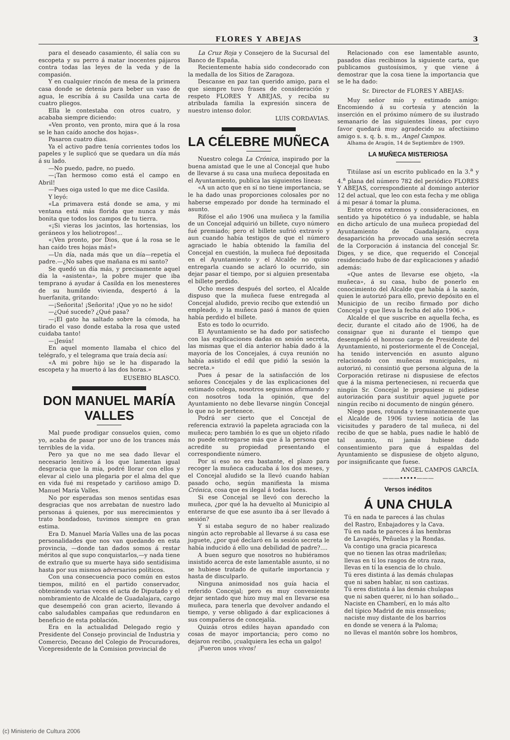FLORES Y ABEJAS 3
para el deseado casamiento, él salía con su escopeta y su perro á matar inocentes pájaros contra todas las leyes de la veda y de la compasión.
Y en cualquier rincón de mesa de la primera casa donde se detenía para beber un vaso de agua, le escribía á su Casilda una carta de cuatro pliegos.
Ella le contestaba con otros cuatro, y acababa siempre diciendo:
«Ven pronto, ven pronto, mira que á la rosa se le han caído anoche dos hojas».
Pasaron cuatro días.
Ya el activo padre tenía corrientes todos los papeles y le suplicó que se quedara un día más á su lado.
—No puedo, padre, no puedo.
—¡Tan hermoso como está el campo en Abril!
—Pues oiga usted lo que me dice Casilda.
Y leyó:
«La primavera está donde se ama, y mi ventana está más florida que nunca y más bonita que todos los campos de tu tierra.
«¡Si vieras los jacintos, las hortensias, los geráneos y los heliotropos!...
«¡Ven pronto, por Dios, que á la rosa se le han caído tres hojas más!»
—Un día, nada más que un día—repetía el padre.—¿No sabes que mañana es mi santo?
Se quedó un día más, y precisamente aquel día la «asistenta», la pobre mujer que iba temprano á ayudar á Casilda en los menesteres de su humilde vivienda, despertó á la huerfanita, gritando:
—¡Señorita! ¡Señorita! ¡Que yo no he sido!
—¿Qué sucede? ¿Qué pasa?
—¡El gato ha saltado sobre la cómoda, ha tirado el vaso donde estaba la rosa que usted cuidaba tanto!
—¡Jesús!
En aquel momento llamaba el chico del telégrafo, y el telegrama que traía decía así:
«A mi pobre hijo se le ha disparado la escopeta y ha muerto á las dos horas.»
EUSEBIO BLASCO.
DON MANUEL MARÍA VALLES
Mal puede prodigar consuelos quien, como yo, acaba de pasar por uno de los trances más terribles de la vida.
Pero ya que no me sea dado llevar el necesario lenitivo á los que lamentan igual desgracia que la mía, podré llorar con ellos y elevar al cielo una plegaria por el alma del que en vida fué mi respetado y cariñoso amigo D. Manuel María Valles.
No por esperadas son menos sentidas esas desgracias que nos arrebatan de nuestro lado personas á quienes, por sus merecimientos y trato bondadoso, tuvimos siempre en gran estima.
Era D. Manuel María Valles una de las pocas personalidades que nos van quedando en esta provincia, —donde tan dados somos á restar méritos al que supo conquistarlos,—y nada tiene de extraño que su muerte haya sido sentidísima hasta por sus mismos adversarios políticos.
Con una consecuencia poco común en estos tiempos, militó en el partido conservador, obteniendo varias veces el acta de Diputado y el nombramiento de Alcalde de Guadalajara, cargo que desempeñó con gran acierto, llevando á cabo saludables campañas que redundaron en beneficio de esta población.
Era en la actualidad Delegado regio y Presidente del Consejo provincial de Industria y Comercio, Decano del Colegio de Procuradores, Vicepresidente de la Comision provincial de
La Cruz Roja y Consejero de la Sucursal del Banco de España.
Recientemente había sido condecorado con la medalla de los Sitios de Zaragoza.
Descanse en paz tan querido amigo, para el que siempre tuvo frases de consideración y respeto FLORES Y ABEJAS, y reciba su atribulada familia la expresión sincera de nuestro intenso dolor.
LUIS CORDAVIAS.
LA CÉLEBRE MUÑECA
Nuestro colega La Crónica, inspirado por la buena amistad que le une al Concejal que hubo de llevarse á su casa una muñeca depositada en el Ayuntamiento, publica las siguientes líneas:
«A un acto que en sí no tiene importancia, se le ha dado unas proporciones colosales por no haberse empezado por donde ha terminado el asunto.
Rifóse el año 1906 una muñeca y la familia de un Concejal adquirió un billete, cuyo número fué premiado; pero el billete sufrió extravío y aun cuando había testigos de que el número agraciado le había obtenido la familia del Concejal en cuestión, la muñeca fué depositada en el Ayuntamiento y el Alcalde no quiso entregarla cuando se aclaró lo ocurrido, sin dejar pasar el tiempo, por si alguien presentaba el billete perdido.
Ocho meses después del sorteo, el Alcalde dispuso que la muñeca fuese entregada al Concejal aludido, previo recibo que extendió un empleado, y la muñeca pasó á manos de quien había perdido el billete.
Esto es todo lo ocurrido.
El Ayuntamiento se ha dado por satisfecho con las explicaciones dadas en sesión secreta, las mismas que el día anterior había dado á la mayoría de los Concejales, á cuya reunión no había asistido el edil que pidió la sesión la secreta.»
Pues á pesar de la satisfacción de los señores Concejales y de las explicaciones del estimado colega, nosotros seguimos afirmando y con nosotros toda la opinión, que del Ayuntamiento no debe llevarse ningún Concejal lo que no le pertenece.
Podrá ser cierto que el Concejal de referencia extravió la papeleta agraciada con la muñeca; pero también lo es que un objeto rifado no puede entregarse más que á la persona que acredite su propiedad presentando el correspondiente número.
Por si eso no era bastante, el plazo para recoger la muñeca caducaba á los dos meses, y el Concejal aludido se la llevó cuando habían pasado ocho, según manifiesta la misma Crónica, cosa que es ilegal á todas luces.
Si ese Concejal se llevó con derecho la muñeca, ¿por qué la ha devuelto al Municipio al enterarse de que ese asunto iba á ser llevado á sesión?
Y si estaba seguro de no haber realizado ningún acto reprobable al llevarse á su casa ese juguete, ¿por qué declaró en la sesión secreta le había inducido á ello una debilidad de padre?....
A buen seguro que nosotros no hubiéramos insistido acerca de este lamentable asunto, si no se hubiese tratado de quitarle importancia y hasta de disculparlo.
Ninguna animosidad nos guía hacia el referido Concejal; pero es muy conveniente dejar sentado que hizo muy mal en llevarse esa muñeca, para tenerla que devolver andando el tiempo, y verse obligado á dar explicaciones á sus compañeros de concejalía.
Quizás otros ediles hayan apandado con cosas de mayor importancia; pero como no dejaron recibo, ¡cualquiera les echa un galgo!
¡Fueron unos vivos!
Relacionado con ese lamentable asunto, pasados días recibimos la siguiente carta, que publicamos gustosísimos, y que viene á demostrar que la cosa tiene la importancia que se le ha dado:
Sr. Director de FLORES Y ABEJAS:
Muy señor mío y estimado amigo: Encomiendo á su cortesía y atención la inserción en el próximo número de su ilustrado semanario de las siguientes líneas, por cuyo favor quedará muy agradecido su afectísimo amigo s. s. q. b. s. m., Angel Campos.
Alhama de Aragón, 14 de Septiembre de 1909.
LA MUÑECA MISTERIOSA
Titúlase así un escrito publicado en la 3.<sup>a</sup> y 4.<sup>a</sup> plana del número 782 del periódico FLORES Y ABEJAS, correspondiente al domingo anterior 12 del actual, que leo con esta fecha y me obliga á mi pesar á tomar la pluma.
Entre otros extremos y consideraciones, en sentido ya hipotético ó ya indudable, se habla en dicho artículo de una muñeca propiedad del Ayuntamiento de Guadalajara, cuya desaparición ha provocado una sesión secreta de la Corporación á instancia del concejal Sr. Diges, y se dice, que requerido el Concejal residenciado hubo de dar explicaciones y añadió además:
«Que antes de llevarse ese objeto, «la muñeca», á su casa, hubo de ponerlo en conocimiento del Alcalde que había á la sazón, quien le autorizó para ello, previo depósito en el Municipio de un recibo firmado por dicho Concejal y que lleva la fecha del año 1906.»
Alcalde el que suscribe en aquella fecha, es decir, durante el citado año de 1906, ha de consignar que ni durante el tiempo que desempeñó el honroso cargo de Presidente del Ayuntamiento, ni posteriormente el de Concejal, ha tenido intervención en asunto alguno relacionado con muñecas municipales, ni autorizó, ni consintió que persona alguna de la Corporación retirase ni dispusiese de efectos que á la misma perteneciesen, ni recuerda que ningún Sr. Concejal le propusiese ni pidiese autorización para sustituir aquel juguete por ningún recibo ni documento de ningún género.
Niego pues, rotunda y terminantemente que el Alcalde de 1906 tuviese noticia de las vicisitudes y paradero de tal muñeca, ni del recibo de que se habla, pues nadie le habló de tal asunto, ni jamás hubiese dado consentimiento para que á espaldas del Ayuntamiento se dispusiese de objeto alguno, por insignificante que fuese.
ANGEL CAMPOS GARCÍA.
———•••••———
Versos inéditos
Á UNA CHULA
Tú en nada te pareces á las chulas
del Rastro, Enbajadores y la Cava.
Tú en nada te pareces á las hembras
de Lavapiés, Peñuelas y la Rondas.
Va contigo una gracia picaresca
que no tienen las otras madrileñas;
llevas en tí los rasgos de otra raza,
llevas en tí la esencia de lo chulo.
Tú eres distinta á las demás chulapas
que ni saben hablar, ni son castizas.
Tú eres distinta á las demás chulapas
que ni saben querer, ni lo han soñado...
Naciste en Chamberí, en lo más alto
del típico Madrid de mis ensueños;
naciste muy distante de los barrios
en donde se venera á la Paloma;
no llevas el mantón sobre los hombros,
(c) Ministerio de Cultura 2006